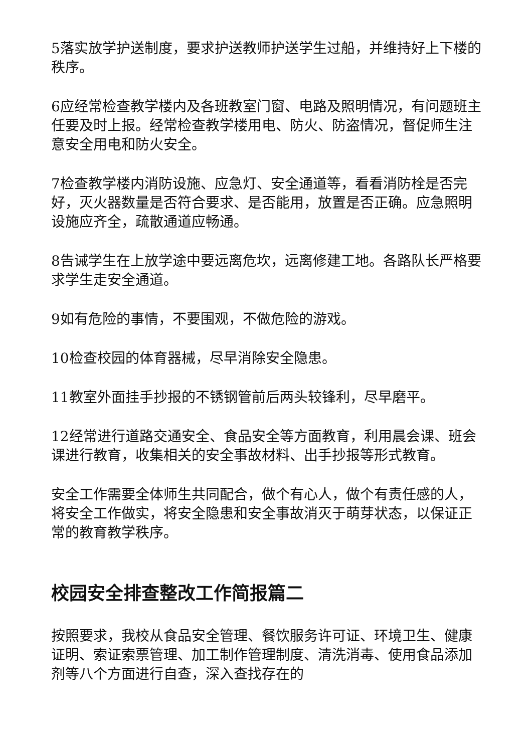5落实放学护送制度，要求护送教师护送学生过船，并维持好上下楼的秩序。
6应经常检查教学楼内及各班教室门窗、电路及照明情况，有问题班主任要及时上报。经常检查教学楼用电、防火、防盗情况，督促师生注意安全用电和防火安全。
7检查教学楼内消防设施、应急灯、安全通道等，看看消防栓是否完好，灭火器数量是否符合要求、是否能用，放置是否正确。应急照明设施应齐全，疏散通道应畅通。
8告诫学生在上放学途中要远离危坎，远离修建工地。各路队长严格要求学生走安全通道。
9如有危险的事情，不要围观，不做危险的游戏。
10检查校园的体育器械，尽早消除安全隐患。
11教室外面挂手抄报的不锈钢管前后两头较锋利，尽早磨平。
12经常进行道路交通安全、食品安全等方面教育，利用晨会课、班会课进行教育，收集相关的安全事故材料、出手抄报等形式教育。
安全工作需要全体师生共同配合，做个有心人，做个有责任感的人，将安全工作做实，将安全隐患和安全事故消灭于萌芽状态，以保证正常的教育教学秩序。
校园安全排查整改工作简报篇二
按照要求，我校从食品安全管理、餐饮服务许可证、环境卫生、健康证明、索证索票管理、加工制作管理制度、清洗消毒、使用食品添加剂等八个方面进行自查，深入查找存在的